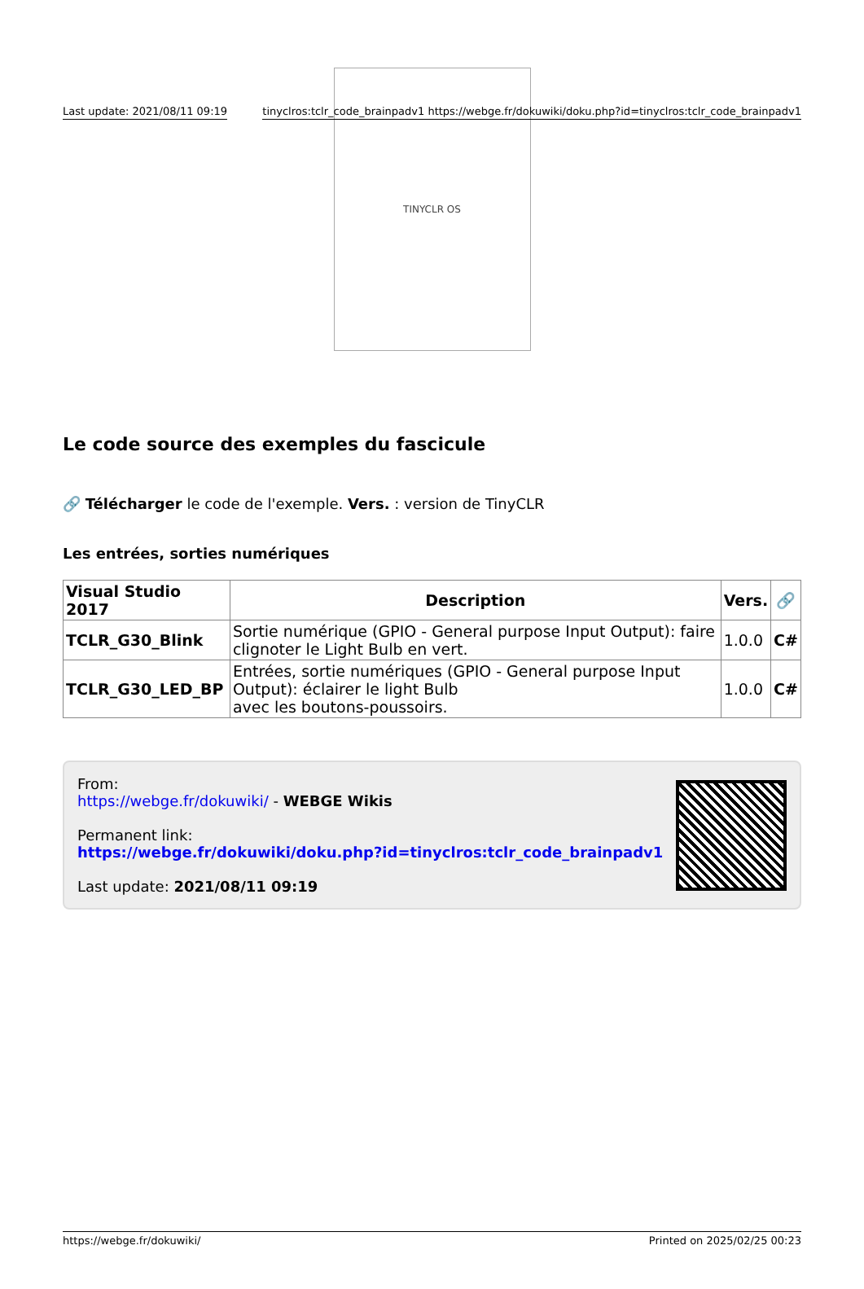Last update: 2021/08/11 09:19 tinyclros:tclr_code_brainpadv1 https://webge.fr/dokuwiki/doku.php?id=tinyclros:tclr_code_brainpadv1
TINYCLR OS
Le code source des exemples du fascicule
🔗 Télécharger le code de l'exemple. Vers. : version de TinyCLR
Les entrées, sorties numériques
| Visual Studio 2017 | Description | Vers. | 🔗 |
| --- | --- | --- | --- |
| TCLR_G30_Blink | Sortie numérique (GPIO - General purpose Input Output): faire clignoter le Light Bulb en vert. | 1.0.0 | C# |
| TCLR_G30_LED_BP | Entrées, sortie numériques (GPIO - General purpose Input Output): éclairer le light Bulb avec les boutons-poussoirs. | 1.0.0 | C# |
From:
https://webge.fr/dokuwiki/ - WEBGE Wikis
Permanent link:
https://webge.fr/dokuwiki/doku.php?id=tinyclros:tclr_code_brainpadv1
Last update: 2021/08/11 09:19
https://webge.fr/dokuwiki/ Printed on 2025/02/25 00:23